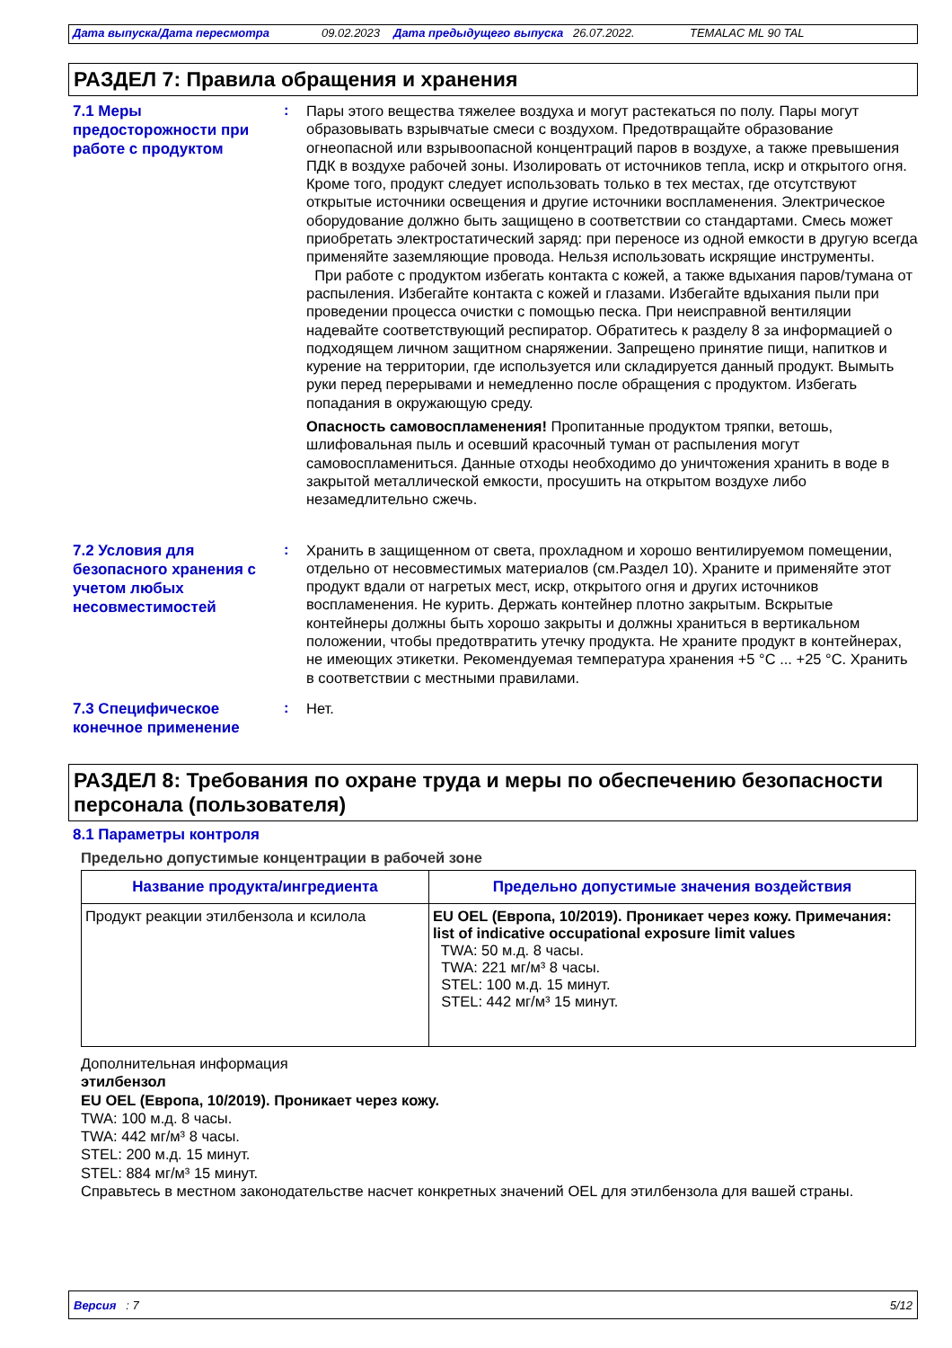Дата выпуска/Дата пересмотра 09.02.2023 Дата предыдущего выпуска 26.07.2022. TEMALAC ML 90 TAL
РАЗДЕЛ 7: Правила обращения и хранения
7.1 Меры предосторожности при работе с продуктом
:
Пары этого вещества тяжелее воздуха и могут растекаться по полу. Пары могут образовывать взрывчатые смеси с воздухом. Предотвращайте образование огнеопасной или взрывоопасной концентраций паров в воздухе, а также превышения ПДК в воздухе рабочей зоны. Изолировать от источников тепла, искр и открытого огня. Кроме того, продукт следует использовать только в тех местах, где отсутствуют открытые источники освещения и другие источники воспламенения. Электрическое оборудование должно быть защищено в соответствии со стандартами. Смесь может приобретать электростатический заряд: при переносе из одной емкости в другую всегда применяйте заземляющие провода. Нельзя использовать искрящие инструменты.
При работе с продуктом избегать контакта с кожей, а также вдыхания паров/тумана от распыления. Избегайте контакта с кожей и глазами. Избегайте вдыхания пыли при проведении процесса очистки с помощью песка. При неисправной вентиляции надевайте соответствующий респиратор. Обратитесь к разделу 8 за информацией о подходящем личном защитном снаряжении. Запрещено принятие пищи, напитков и курение на территории, где используется или складируется данный продукт. Вымыть руки перед перерывами и немедленно после обращения с продуктом. Избегать попадания в окружающую среду.
Опасность самовоспламенения! Пропитанные продуктом тряпки, ветошь, шлифовальная пыль и осевший красочный туман от распыления могут самовоспламениться. Данные отходы необходимо до уничтожения хранить в воде в закрытой металлической емкости, просушить на открытом воздухе либо незамедлительно сжечь.
7.2 Условия для безопасного хранения с учетом любых несовместимостей
:
Хранить в защищенном от света, прохладном и хорошо вентилируемом помещении, отдельно от несовместимых материалов (см.Раздел 10). Храните и применяйте этот продукт вдали от нагретых мест, искр, открытого огня и других источников воспламенения. Не курить. Держать контейнер плотно закрытым. Вскрытые контейнеры должны быть хорошо закрыты и должны храниться в вертикальном положении, чтобы предотвратить утечку продукта. Не храните продукт в контейнерах, не имеющих этикетки. Рекомендуемая температура хранения +5 °C ... +25 °C. Хранить в соответствии с местными правилами.
7.3 Специфическое конечное применение
:
Нет.
РАЗДЕЛ 8: Требования по охране труда и меры по обеспечению безопасности персонала (пользователя)
8.1 Параметры контроля
Предельно допустимые концентрации в рабочей зоне
| Название продукта/ингредиента | Предельно допустимые значения воздействия |
| --- | --- |
| Продукт реакции этилбензола и ксилола | EU OEL (Европа, 10/2019). Проникает через кожу. Примечания: list of indicative occupational exposure limit values TWA: 50 м.д. 8 часы. TWA: 221 мг/м³ 8 часы. STEL: 100 м.д. 15 минут. STEL: 442 мг/м³ 15 минут. |
Дополнительная информация
этилбензол
EU OEL (Европа, 10/2019). Проникает через кожу.
TWA: 100 м.д. 8 часы.
TWA: 442 мг/м³ 8 часы.
STEL: 200 м.д. 15 минут.
STEL: 884 мг/м³ 15 минут.
Справьтесь в местном законодательстве насчет конкретных значений OEL для этилбензола для вашей страны.
Версия : 7 5/12